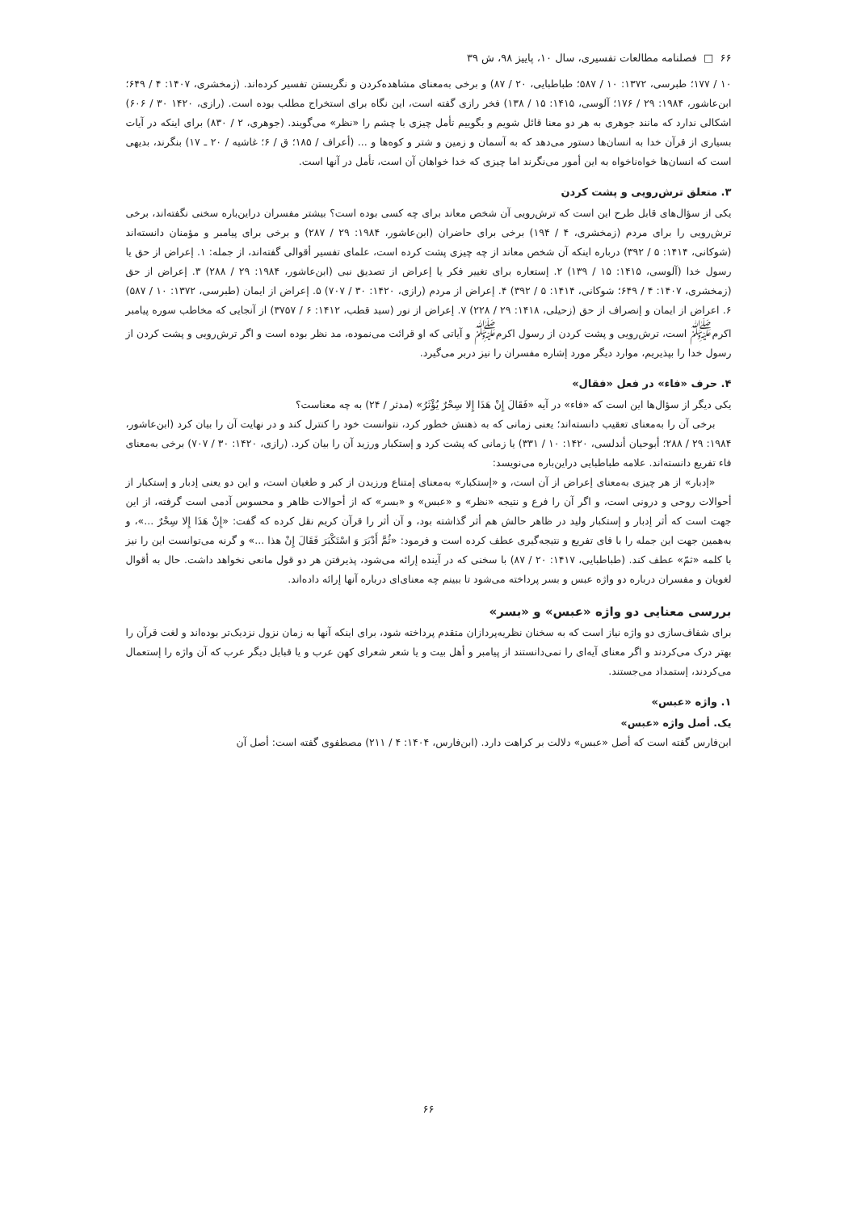۶۶ □ فصلنامه مطالعات تفسیری، سال ۱۰، پاییز ۹۸، ش ۳۹
۱۰ / ۱۷۷؛ طبرسی، ۱۳۷۲: ۱۰ / ۵۸۷؛ طباطبایی، ۲۰ / ۸۷) و برخی به‌معنای مشاهده‌کردن و نگریستن تفسیر کرده‌اند. (زمخشری، ۱۴۰۷: ۴ / ۶۴۹؛ ابن‌عاشور، ۱۹۸۴: ۲۹ / ۱۷۶؛ آلوسی، ۱۴۱۵: ۱۵ / ۱۳۸) فخر رازی گفته است، این نگاه برای استخراج مطلب بوده است. (رازی، ۱۴۲۰ ۳۰ / ۶۰۶) اشکالی ندارد که مانند جوهری به هر دو معنا قائل شویم و بگوییم تأمل چیزی با چشم را «نظر» می‌گویند. (جوهری، ۲ / ۸۳۰) برای اینکه در آیات بسیاری از قرآن خدا به انسان‌ها دستور می‌دهد که به آسمان و زمین و شتر و کوه‌ها و ... (أعراف / ۱۸۵؛ ق / ۶؛ غاشیه / ۲۰ ـ ۱۷) بنگرند، بدیهی است که انسان‌ها خواه‌ناخواه به این أمور می‌نگرند اما چیزی که خدا خواهان آن است، تأمل در آنها است.
۳. متعلق ترش‌رویی و پشت کردن
یکی از سؤال‌های قابل طرح این است که ترش‌رویی آن شخص معاند برای چه کسی بوده است؟ بیشتر مفسران دراین‌باره سخنی نگفته‌اند، برخی ترش‌رویی را برای مردم (زمخشری، ۴ / ۱۹۴) برخی برای حاضران (ابن‌عاشور، ۱۹۸۴: ۲۹ / ۲۸۷) و برخی برای پیامبر و مؤمنان دانسته‌اند (شوکانی، ۱۴۱۴: ۵ / ۳۹۲) درباره اینکه آن شخص معاند از چه چیزی پشت کرده است، علمای تفسیر أقوالی گفته‌اند، از جمله: ۱. إعراض از حق یا رسول خدا (آلوسی، ۱۴۱۵: ۱۵ / ۱۳۹) ۲. إستعاره برای تغییر فکر یا إعراض از تصدیق نبی (ابن‌عاشور، ۱۹۸۴: ۲۹ / ۲۸۸) ۳. إعراض از حق (زمخشری، ۱۴۰۷: ۴ / ۶۴۹؛ شوکانی، ۱۴۱۴: ۵ / ۳۹۲) ۴. إعراض از مردم (رازی، ۱۴۲۰: ۳۰ / ۷۰۷) ۵. إعراض از ایمان (طبرسی، ۱۳۷۲: ۱۰ / ۵۸۷) ۶. اعراض از ایمان و إنصراف از حق (زحیلی، ۱۴۱۸: ۲۹ / ۲۲۸) ۷. إعراض از نور (سید قطب، ۱۴۱۲: ۶ / ۳۷۵۷) از آنجایی که مخاطب سوره پیامبر اکرم<sup>ﷺ</sup> است، ترش‌رویی و پشت کردن از رسول اکرم<sup>ﷺ</sup> و آیاتی که او قرائت می‌نموده، مد نظر بوده است و اگر ترش‌رویی و پشت کردن از رسول خدا را بپذیریم، موارد دیگر مورد إشاره مفسران را نیز دربر می‌گیرد.
۴. حرف «فاء» در فعل «فقال»
یکی دیگر از سؤال‌ها این است که «فاء» در آیه «فَقَالَ إِنْ هَذَا إِلا سِحْرٌ يُؤْثَرُ» (مدثر / ۲۴) به چه معناست؟
برخی آن را به‌معنای تعقیب دانسته‌اند؛ یعنی زمانی که به ذهنش خطور کرد، نتوانست خود را کنترل کند و در نهایت آن را بیان کرد (ابن‌عاشور، ۱۹۸۴: ۲۹ / ۲۸۸؛ أبوحیان أندلسی، ۱۴۲۰: ۱۰ / ۳۳۱) یا زمانی که پشت کرد و إستکبار ورزید آن را بیان کرد. (رازی، ۱۴۲۰: ۳۰ / ۷۰۷) برخی به‌معنای فاء تفریع دانسته‌اند. علامه طباطبایی دراین‌باره می‌نویسد:
«إدبار» از هر چیزی به‌معنای إعراض از آن است، و «إستکبار» به‌معنای إمتناع ورزیدن از کبر و طغیان است، و این دو یعنی إدبار و إستکبار از أحوالات روحی و درونی است، و اگر آن را فرع و نتیجه «نظر» و «عبس» و «بسر» که از أحوالات ظاهر و محسوس آدمی است گرفته، از این جهت است که أثر إدبار و إستکبار ولید در ظاهر حالش هم أثر گذاشته بود، و آن أثر را قرآن کریم نقل کرده که گفت: «إِنْ هَذَا إِلا سِحْرٌ ...»، و به‌همین جهت این جمله را با فای تفریع و نتیجه‌گیری عطف کرده است و فرمود: «ثُمَّ أَدْبَرَ وَ اسْتَكْبَرَ فَقَالَ إِنْ هذا ...» و گرنه می‌توانست این را نیز با کلمه «ثمّ» عطف کند. (طباطبایی، ۱۴۱۷: ۲۰ / ۸۷) با سخنی که در آینده إرائه می‌شود، پذیرفتن هر دو قول مانعی نخواهد داشت. حال به أقوال لغویان و مفسران درباره دو واژه عبس و بسر پرداخته می‌شود تا ببینم چه معنای‌ای درباره آنها إرائه داده‌اند.
بررسی معنایی دو واژه «عبس» و «بسر»
برای شفاف‌سازی دو واژه نیاز است که به سخنان نظریه‌پردازان متقدم پرداخته شود، برای اینکه آنها به زمان نزول نزدیک‌تر بوده‌اند و لغت قرآن را بهتر درک می‌کردند و اگر معنای آیه‌ای را نمی‌دانستند از پیامبر و أهل بیت و یا شعر شعرای کهن عرب و یا قبایل دیگر عرب که آن واژه را إستعمال می‌کردند، إستمداد می‌جستند.
۱. واژه «عبس»
یک. أصل واژه «عبس»
ابن‌فارس گفته است که أصل «عبس» دلالت بر کراهت دارد. (ابن‌فارس، ۱۴۰۴: ۴ / ۲۱۱) مصطفوی گفته است: أصل آن
۶۶